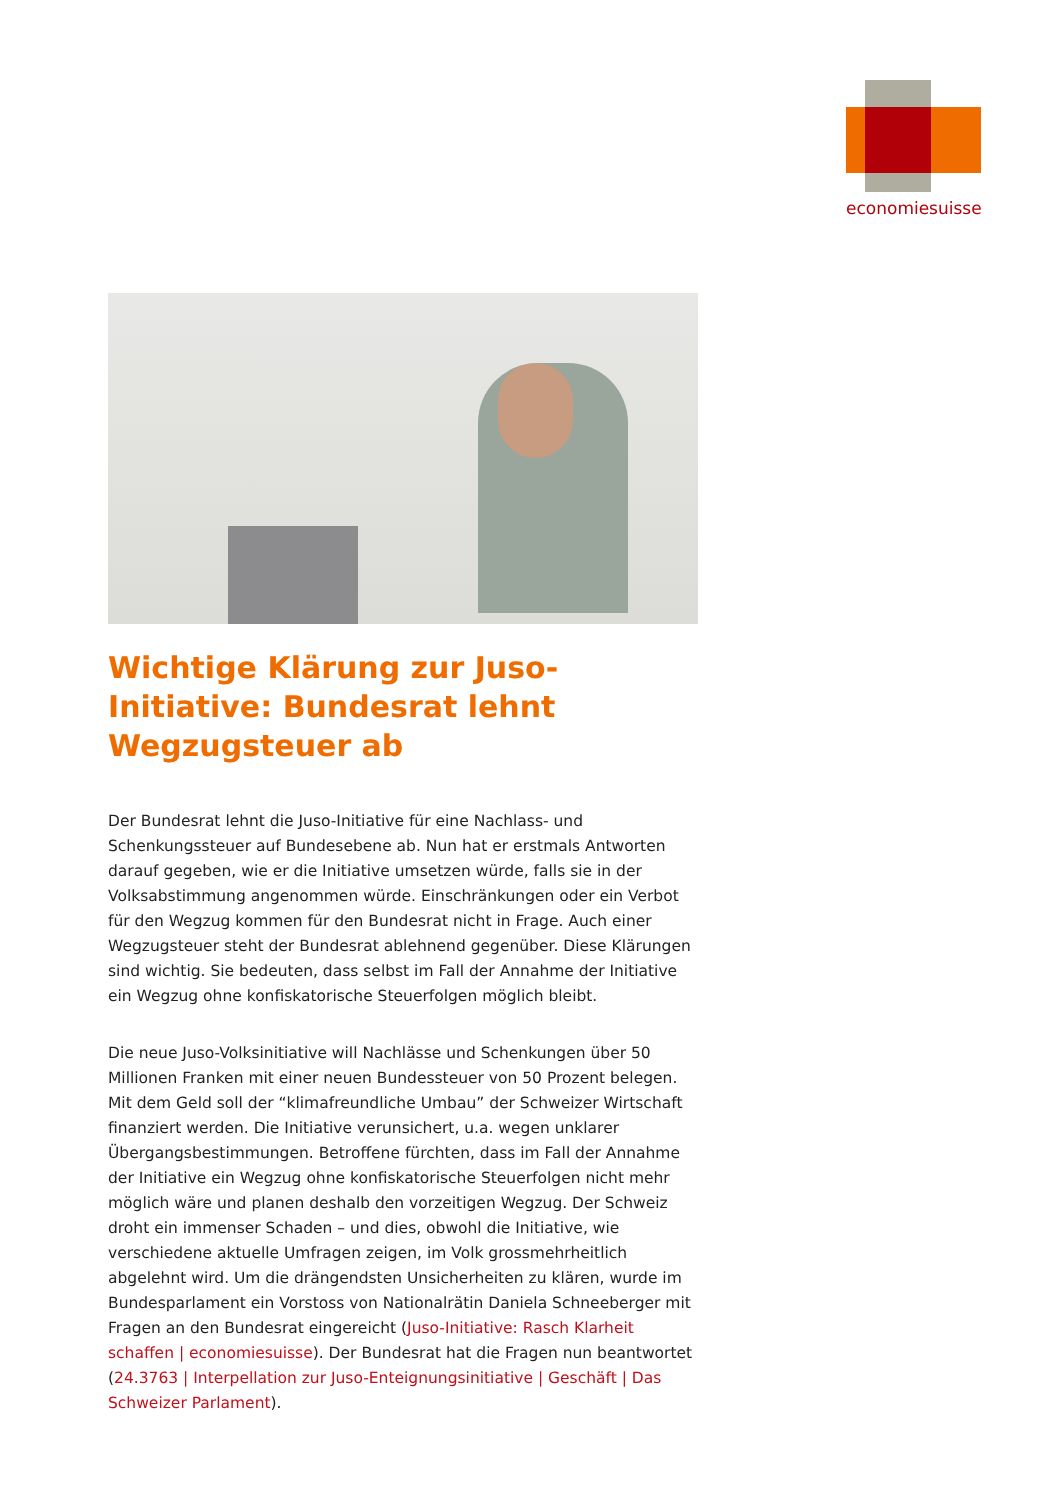economiesuisse
Wichtige Klärung zur Juso-Initiative: Bundesrat lehnt Wegzugsteuer ab
Der Bundesrat lehnt die Juso-Initiative für eine Nachlass- und Schenkungssteuer auf Bundesebene ab. Nun hat er erstmals Antworten darauf gegeben, wie er die Initiative umsetzen würde, falls sie in der Volksabstimmung angenommen würde. Einschränkungen oder ein Verbot für den Wegzug kommen für den Bundesrat nicht in Frage. Auch einer Wegzugsteuer steht der Bundesrat ablehnend gegenüber. Diese Klärungen sind wichtig. Sie bedeuten, dass selbst im Fall der Annahme der Initiative ein Wegzug ohne konfiskatorische Steuerfolgen möglich bleibt.
Die neue Juso-Volksinitiative will Nachlässe und Schenkungen über 50 Millionen Franken mit einer neuen Bundessteuer von 50 Prozent belegen. Mit dem Geld soll der “klimafreundliche Umbau” der Schweizer Wirtschaft finanziert werden. Die Initiative verunsichert, u.a. wegen unklarer Übergangsbestimmungen. Betroffene fürchten, dass im Fall der Annahme der Initiative ein Wegzug ohne konfiskatorische Steuerfolgen nicht mehr möglich wäre und planen deshalb den vorzeitigen Wegzug. Der Schweiz droht ein immenser Schaden – und dies, obwohl die Initiative, wie verschiedene aktuelle Umfragen zeigen, im Volk grossmehrheitlich abgelehnt wird. Um die drängendsten Unsicherheiten zu klären, wurde im Bundesparlament ein Vorstoss von Nationalrätin Daniela Schneeberger mit Fragen an den Bundesrat eingereicht (Juso-Initiative: Rasch Klarheit schaffen | economiesuisse). Der Bundesrat hat die Fragen nun beantwortet (24.3763 | Interpellation zur Juso-Enteignungsinitiative | Geschäft | Das Schweizer Parlament).